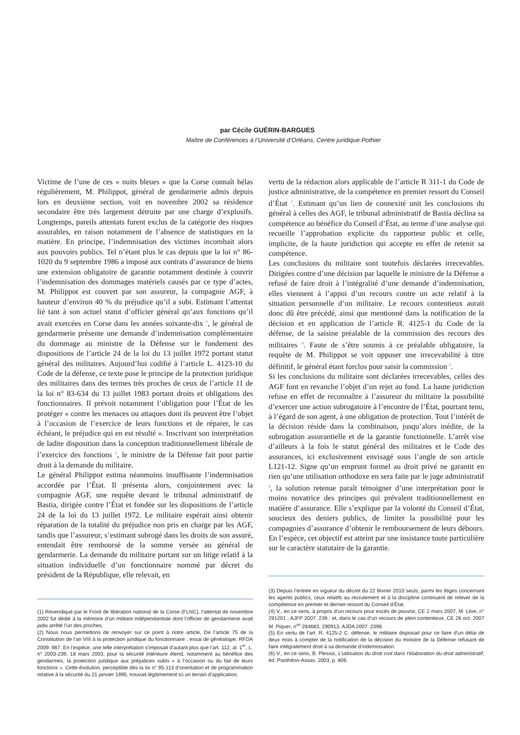par Cécile GUÉRIN-BARGUES
Maître de Conférences à l’Université d’Orléans, Centre juridique Pothier
Victime de l’une de ces « nuits bleues » que la Corse connaît hélas régulièrement, M. Philippot, général de gendarmerie admis depuis lors en deuxième section, voit en novembre 2002 sa résidence secondaire être très largement détruite par une charge d’explosifs. Longtemps, pareils attentats furent exclus de la catégorie des risques assurables, en raison notamment de l’absence de statistiques en la matière. En principe, l’indemnisation des victimes incombait alors aux pouvoirs publics. Tel n’étant plus le cas depuis que la loi n° 86-1020 du 9 septembre 1986 a imposé aux contrats d’assurance de biens une extension obligatoire de garantie notamment destinée à couvrir l’indemnisation des dommages matériels causés par ce type d’actes, M. Philippot est couvert par son assureur, la compagnie AGF, à hauteur d’environ 40 % du préjudice qu’il a subi. Estimant l’attentat lié tant à son actuel statut d’officier général qu’aux fonctions qu’il avait exercées en Corse dans les années soixante-dix <sup>1</sup>, le général de gendarmerie présente une demande d’indemnisation complémentaire du dommage au ministre de la Défense sur le fondement des dispositions de l’article 24 de la loi du 13 juillet 1972 portant statut général des militaires. Aujourd’hui codifié à l’article L. 4123-10 du Code de la défense, ce texte pose le principe de la protection juridique des militaires dans des termes très proches de ceux de l’article 11 de la loi n° 83-634 du 13 juillet 1983 portant droits et obligations des fonctionnaires. Il prévoit notamment l’obligation pour l’État de les protéger « contre les menaces ou attaques dont ils peuvent être l’objet à l’occasion de l’exercice de leurs fonctions et de réparer, le cas échéant, le préjudice qui en est résulté ». Inscrivant son interprétation de ladite disposition dans la conception traditionnellement libérale de l’exercice des fonctions <sup>2</sup>, le ministre de la Défense fait pour partie droit à la demande du militaire.
Le général Philippot estima néanmoins insuffisante l’indemnisation accordée par l’État. Il présenta alors, conjointement avec la compagnie AGF, une requête devant le tribunal administratif de Bastia, dirigée contre l’État et fondée sur les dispositions de l’article 24 de la loi du 13 juillet 1972. Le militaire espérait ainsi obtenir réparation de la totalité du préjudice non pris en charge par les AGF, tandis que l’assureur, s’estimant subrogé dans les droits de son assuré, entendait être remboursé de la somme versée au général de gendarmerie. La demande du militaire portant sur un litige relatif à la situation individuelle d’un fonctionnaire nommé par décret du président de la République, elle relevait, en
(1) Revendiqué par le Front de libération national de la Corse (FLNC), l’attentat de novembre 2002 fut dédié à la mémoire d’un militant indépendantiste dont l’officier de gendarmerie avait jadis arrêté l’un des proches.
(2) Nous nous permettons de renvoyer sur ce point à notre article, De l’article 75 de la Constitution de l’an VIII à la protection juridique du fonctionnaire : essai de généalogie, RFDA 2009. 987. En l’espèce, une telle interprétation s’imposait d’autant plus que l’art. 112, al. 1<sup>er</sup>, L. n° 2003-239, 18 mars 2003, pour la sécurité intérieure étend, notamment au bénéfice des gendarmes, la protection juridique aux préjudices subis « à l’occasion ou du fait de leurs fonctions ». Cette évolution, perceptible dès la loi n° 95-113 d’orientation et de programmation relative à la sécurité du 21 janvier 1995, trouvait légitimement ici un terrain d’application.
vertu de la rédaction alors applicable de l’article R 311-1 du Code de justice administrative, de la compétence en premier ressort du Conseil d’État <sup>3</sup>. Estimant qu’un lien de connexité unit les conclusions du général à celles des AGF, le tribunal administratif de Bastia déclina sa compétence au bénéfice du Conseil d’État, au terme d’une analyse qui recueille l’approbation explicite du rapporteur public et celle, implicite, de la haute juridiction qui accepte en effet de retenir sa compétence.
Les conclusions du militaire sont toutefois déclarées irrecevables. Dirigées contre d’une décision par laquelle le ministre de la Défense a refusé de faire droit à l’intégralité d’une demande d’indemnisation, elles viennent à l’appui d’un recours contre un acte relatif à la situation personnelle d’un militaire. Le recours contentieux aurait donc dû être précédé, ainsi que mentionné dans la notification de la décision et en application de l’article R. 4125-1 du Code de la défense, de la saisine préalable de la commission des recours des militaires <sup>4</sup>. Faute de s’être soumis à ce préalable obligatoire, la requête de M. Philippot se voit opposer une irrecevabilité à titre définitif, le général étant forclos pour saisir la commission <sup>5</sup>.
Si les conclusions du militaire sont déclarées irrecevables, celles des AGF font en revanche l’objet d’un rejet au fond. La haute juridiction refuse en effet de reconnaître à l’assureur du militaire la possibilité d’exercer une action subrogatoire à l’encontre de l’État, pourtant tenu, à l’égard de son agent, à une obligation de protection. Tout l’intérêt de la décision réside dans la combinaison, jusqu’alors inédite, de la subrogation assurantielle et de la garantie fonctionnelle. L’arrêt vise d’ailleurs à la fois le statut général des militaires et le Code des assurances, ici exclusivement envisagé sous l’angle de son article L121-12. Signe qu’un emprunt formel au droit privé ne garantit en rien qu’une utilisation orthodoxe en sera faite par le juge administratif <sup>6</sup>, la solution retenue paraît témoigner d’une interprétation pour le moins novatrice des principes qui prévalent traditionnellement en matière d’assurance. Elle s’explique par la volonté du Conseil d’État, soucieux des deniers publics, de limiter la possibilité pour les compagnies d’assurance d’obtenir le remboursement de leurs débours. En l’espèce, cet objectif est atteint par une insistance toute particulière sur le caractère statutaire de la garantie.
(3) Depuis l’entrée en vigueur du décret du 22 février 2010 seuls, parmi les litiges concernant les agents publics, ceux relatifs au recrutement et à la discipline continuent de relever de la compétence en premier et dernier ressort du Conseil d’État.
(4) V., en ce sens, à propos d’un recours pour excès de pouvoir, CE 2 mars 2007, M. Lère, n° 291201 ; AJFP 2007. 239 ; et, dans le cas d’un recours de plein contentieux, CE 26 oct. 2007 M. Piquer, n<sup>os</sup> 284683, 290913, AJDA 2007. 2398.
(5) En vertu de l’art. R. 4125-2 C. défense, le militaire disposait pour ce faire d’un délai de deux mois à compter de la notification de la décision du ministre de la Défense refusant de faire intégralement droit à sa demande d’indemnisation.
(6) V., en ce sens, B. Plessix, L’utilisation du droit civil dans l’élaboration du droit administratif, éd. Panthéon-Assas, 2003, p. 806.